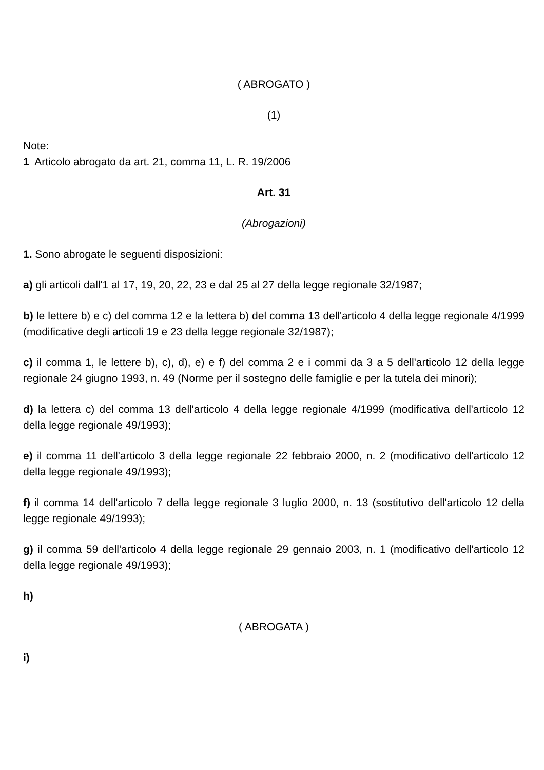( ABROGATO )
(1)
Note:
1 Articolo abrogato da art. 21, comma 11, L. R. 19/2006
Art. 31
(Abrogazioni)
1. Sono abrogate le seguenti disposizioni:
a) gli articoli dall'1 al 17, 19, 20, 22, 23 e dal 25 al 27 della legge regionale 32/1987;
b) le lettere b) e c) del comma 12 e la lettera b) del comma 13 dell'articolo 4 della legge regionale 4/1999 (modificative degli articoli 19 e 23 della legge regionale 32/1987);
c) il comma 1, le lettere b), c), d), e) e f) del comma 2 e i commi da 3 a 5 dell'articolo 12 della legge regionale 24 giugno 1993, n. 49 (Norme per il sostegno delle famiglie e per la tutela dei minori);
d) la lettera c) del comma 13 dell'articolo 4 della legge regionale 4/1999 (modificativa dell'articolo 12 della legge regionale 49/1993);
e) il comma 11 dell'articolo 3 della legge regionale 22 febbraio 2000, n. 2 (modificativo dell'articolo 12 della legge regionale 49/1993);
f) il comma 14 dell'articolo 7 della legge regionale 3 luglio 2000, n. 13 (sostitutivo dell'articolo 12 della legge regionale 49/1993);
g) il comma 59 dell'articolo 4 della legge regionale 29 gennaio 2003, n. 1 (modificativo dell'articolo 12 della legge regionale 49/1993);
h)
( ABROGATA )
i)